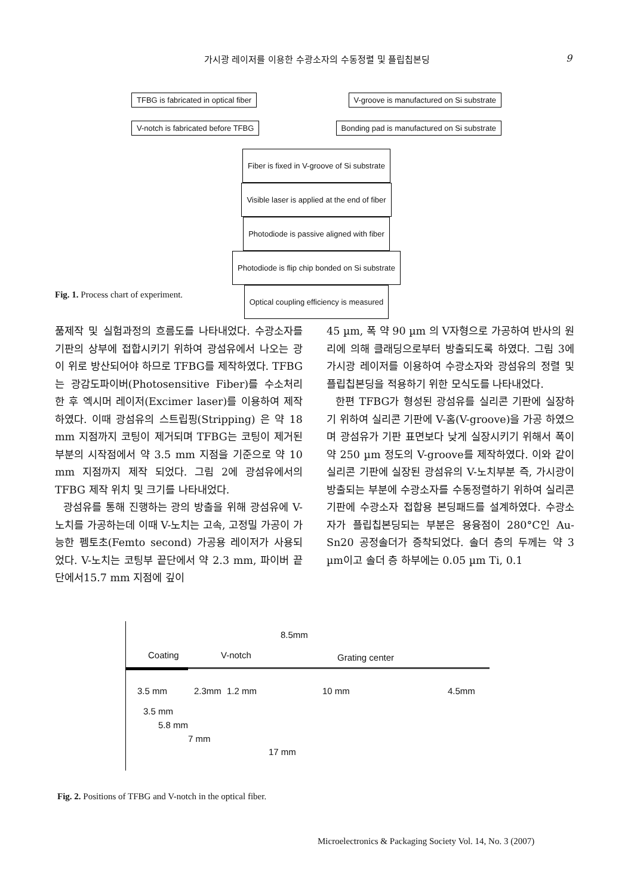가시광 레이저를 이용한 수광소자의 수동정렬 및 플립칩본딩 9
TFBG is fabricated in optical fiber V-groove is manufactured on Si substrate
V-notch is fabricated before TFBG Bonding pad is manufactured on Si substrate
Fiber is fixed in V-groove of Si substrate
Visible laser is applied at the end of fiber
Photodiode is passive aligned with fiber
Photodiode is flip chip bonded on Si substrate
Optical coupling efficiency is measured
Fig. 1. Process chart of experiment.
품제작 및 실험과정의 흐름도를 나타내었다. 수광소자를 기판의 상부에 접합시키기 위하여 광섬유에서 나오는 광이 위로 방산되어야 하므로 TFBG를 제작하였다. TFBG는 광감도파이버(Photosensitive Fiber)를 수소처리 한 후 엑시머 레이저(Excimer laser)를 이용하여 제작 하였다. 이때 광섬유의 스트립핑(Stripping) 은 약 18 mm 지점까지 코팅이 제거되며 TFBG는 코팅이 제거된 부분의 시작점에서 약 3.5 mm 지점을 기준으로 약 10 mm 지점까지 제작 되었다. 그림 2에 광섬유에서의 TFBG 제작 위치 및 크기를 나타내었다.
광섬유를 통해 진행하는 광의 방출을 위해 광섬유에 V-노치를 가공하는데 이때 V-노치는 고속, 고정밀 가공이 가능한 펨토초(Femto second) 가공용 레이저가 사용되었다. V-노치는 코팅부 끝단에서 약 2.3 mm, 파이버 끝단에서15.7 mm 지점에 깊이
45 µm, 폭 약 90 µm 의 V자형으로 가공하여 반사의 원리에 의해 클래딩으로부터 방출되도록 하였다. 그림 3에 가시광 레이저를 이용하여 수광소자와 광섬유의 정렬 및 플립칩본딩을 적용하기 위한 모식도를 나타내었다.
한편 TFBG가 형성된 광섬유를 실리콘 기판에 실장하기 위하여 실리콘 기판에 V-홈(V-groove)을 가공 하였으며 광섬유가 기판 표면보다 낮게 실장시키기 위해서 폭이 약 250 µm 정도의 V-groove를 제작하였다. 이와 같이 실리콘 기판에 실장된 광섬유의 V-노치부분 즉, 가시광이 방출되는 부분에 수광소자를 수동정렬하기 위하여 실리콘 기판에 수광소자 접합용 본딩패드를 설계하였다. 수광소자가 플립칩본딩되는 부분은 용융점이 280°C인 Au-Sn20 공정솔더가 증착되었다. 솔더 층의 두께는 약 3 µm이고 솔더 층 하부에는 0.05 µm Ti, 0.1
8.5mm
Coating V-notch Grating center
3.5 mm 2.3mm 1.2 mm 10 mm 4.5mm
3.5 mm
5.8 mm
7 mm
17 mm
Fig. 2. Positions of TFBG and V-notch in the optical fiber.
Microelectronics & Packaging Society Vol. 14, No. 3 (2007)